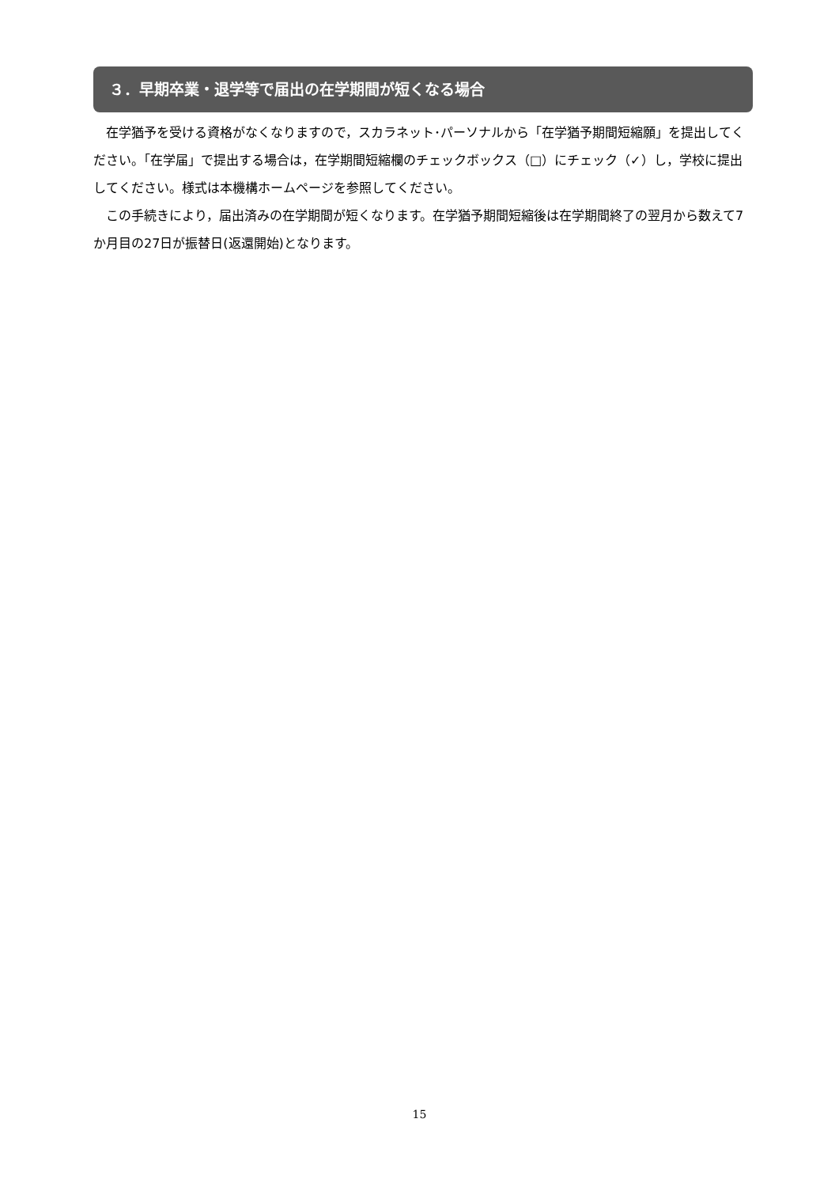３．早期卒業・退学等で届出の在学期間が短くなる場合
在学猶予を受ける資格がなくなりますので，スカラネット･パーソナルから「在学猶予期間短縮願」を提出してください。「在学届」で提出する場合は，在学期間短縮欄のチェックボックス（□）にチェック（✓）し，学校に提出してください。様式は本機構ホームページを参照してください。
この手続きにより，届出済みの在学期間が短くなります。在学猶予期間短縮後は在学期間終了の翌月から数えて7か月目の27日が振替日(返還開始)となります。
15